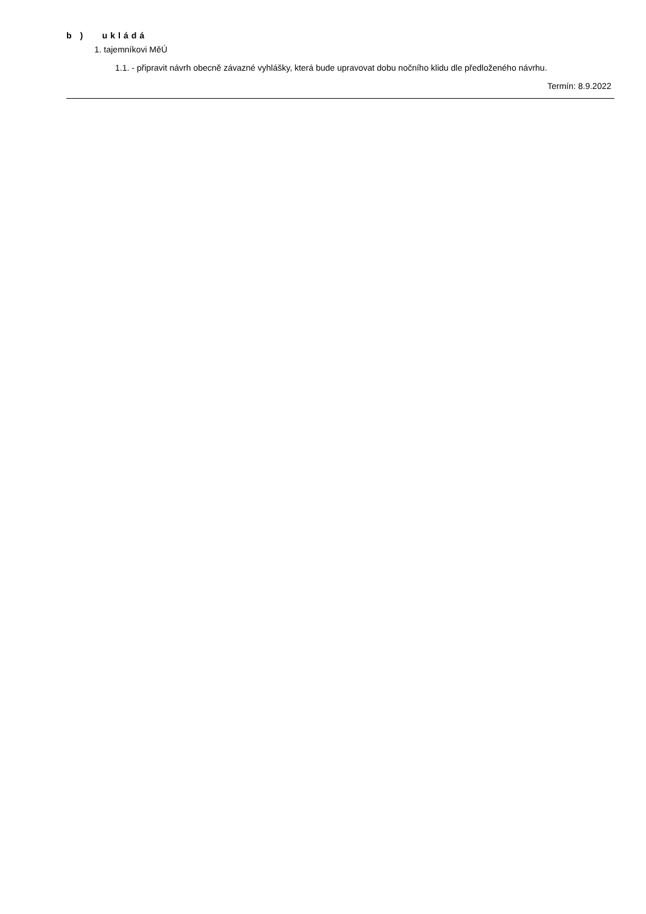b ) ukládá
1. tajemníkovi MěÚ
1.1. - připravit návrh obecně závazné vyhlášky, která bude upravovat dobu nočního klidu dle předloženého návrhu.
Termín: 8.9.2022